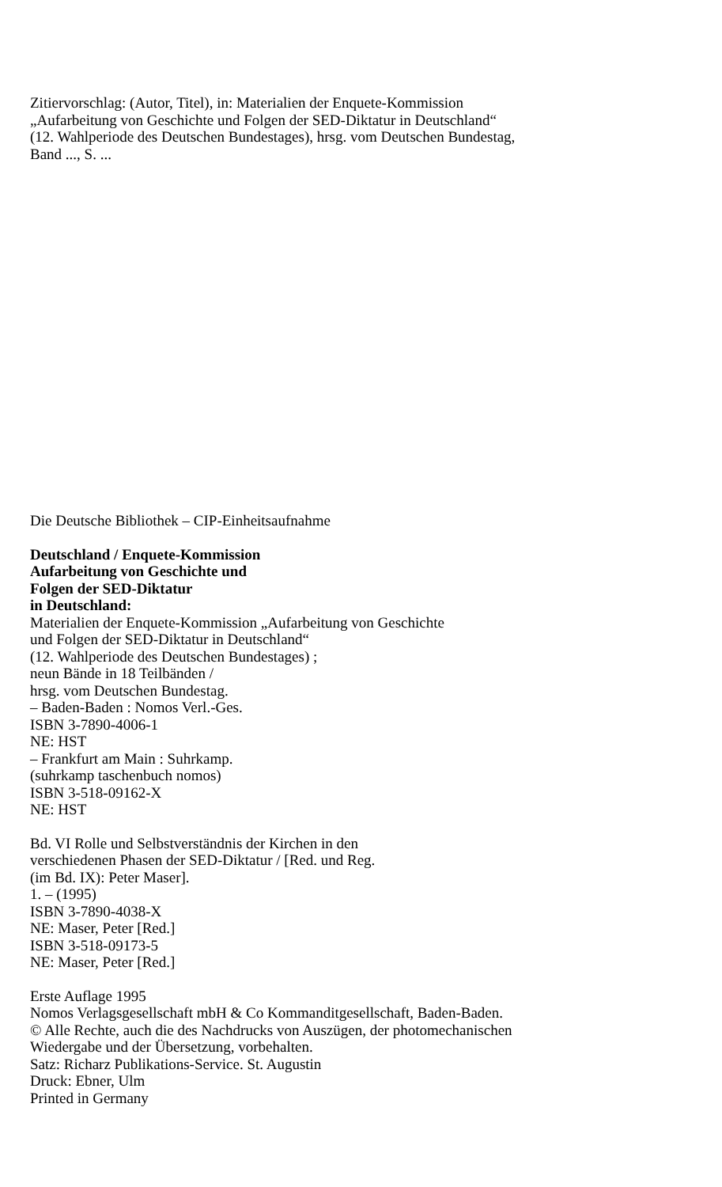Zitiervorschlag: (Autor, Titel), in: Materialien der Enquete-Kommission
„Aufarbeitung von Geschichte und Folgen der SED-Diktatur in Deutschland“
(12. Wahlperiode des Deutschen Bundestages), hrsg. vom Deutschen Bundestag,
Band ..., S. ...
Die Deutsche Bibliothek – CIP-Einheitsaufnahme
Deutschland / Enquete-Kommission
Aufarbeitung von Geschichte und
Folgen der SED-Diktatur
in Deutschland:
Materialien der Enquete-Kommission „Aufarbeitung von Geschichte
und Folgen der SED-Diktatur in Deutschland“
(12. Wahlperiode des Deutschen Bundestages) ;
neun Bände in 18 Teilbänden /
hrsg. vom Deutschen Bundestag.
– Baden-Baden : Nomos Verl.-Ges.
ISBN 3-7890-4006-1
NE: HST
– Frankfurt am Main : Suhrkamp.
(suhrkamp taschenbuch nomos)
ISBN 3-518-09162-X
NE: HST
Bd. VI Rolle und Selbstverständnis der Kirchen in den
verschiedenen Phasen der SED-Diktatur / [Red. und Reg.
(im Bd. IX): Peter Maser].
1. – (1995)
ISBN 3-7890-4038-X
NE: Maser, Peter [Red.]
ISBN 3-518-09173-5
NE: Maser, Peter [Red.]
Erste Auflage 1995
Nomos Verlagsgesellschaft mbH & Co Kommanditgesellschaft, Baden-Baden.
© Alle Rechte, auch die des Nachdrucks von Auszügen, der photomechanischen
Wiedergabe und der Übersetzung, vorbehalten.
Satz: Richarz Publikations-Service. St. Augustin
Druck: Ebner, Ulm
Printed in Germany